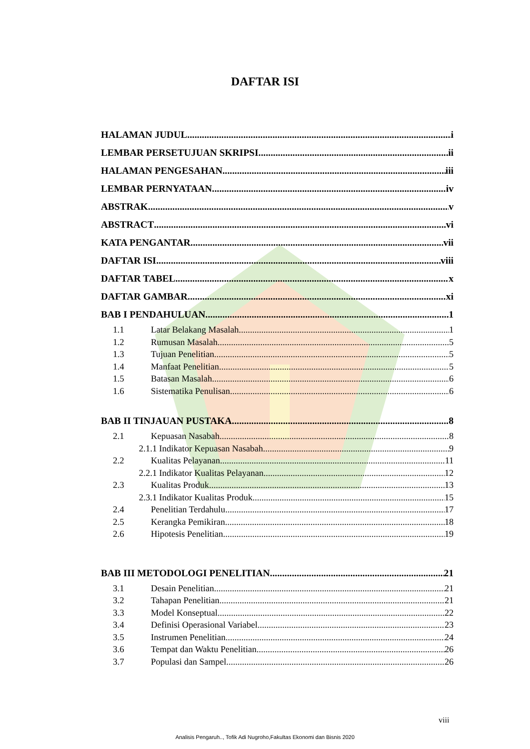DAFTAR ISI
HALAMAN JUDUL. i
LEMBAR PERSETUJUAN SKRIPSI ii
HALAMAN PENGESAHAN iii
LEMBAR PERNYATAAN iv
ABSTRAK v
ABSTRACT vi
KATA PENGANTAR vii
DAFTAR ISI viii
DAFTAR TABEL x
DAFTAR GAMBAR xi
BAB I PENDAHULUAN 1
1.1 Latar Belakang Masalah 1
1.2 Rumusan Masalah 5
1.3 Tujuan Penelitian 5
1.4 Manfaat Penelitian 5
1.5 Batasan Masalah 6
1.6 Sistematika Penulisan 6
BAB II TINJAUAN PUSTAKA 8
2.1 Kepuasan Nasabah 8
2.1.1 Indikator Kepuasan Nasabah 9
2.2 Kualitas Pelayanan 11
2.2.1 Indikator Kualitas Pelayanan 12
2.3 Kualitas Produk 13
2.3.1 Indikator Kualitas Produk 15
2.4 Penelitian Terdahulu 17
2.5 Kerangka Pemikiran 18
2.6 Hipotesis Penelitian 19
BAB III METODOLOGI PENELITIAN 21
3.1 Desain Penelitian 21
3.2 Tahapan Penelitian 21
3.3 Model Konseptual 22
3.4 Definisi Operasional Variabel 23
3.5 Instrumen Penelitian 24
3.6 Tempat dan Waktu Penelitian 26
3.7 Populasi dan Sampel 26
viii
Analisis Pengaruh.., Tofik Adi Nugroho,Fakultas Ekonomi dan Bisnis 2020